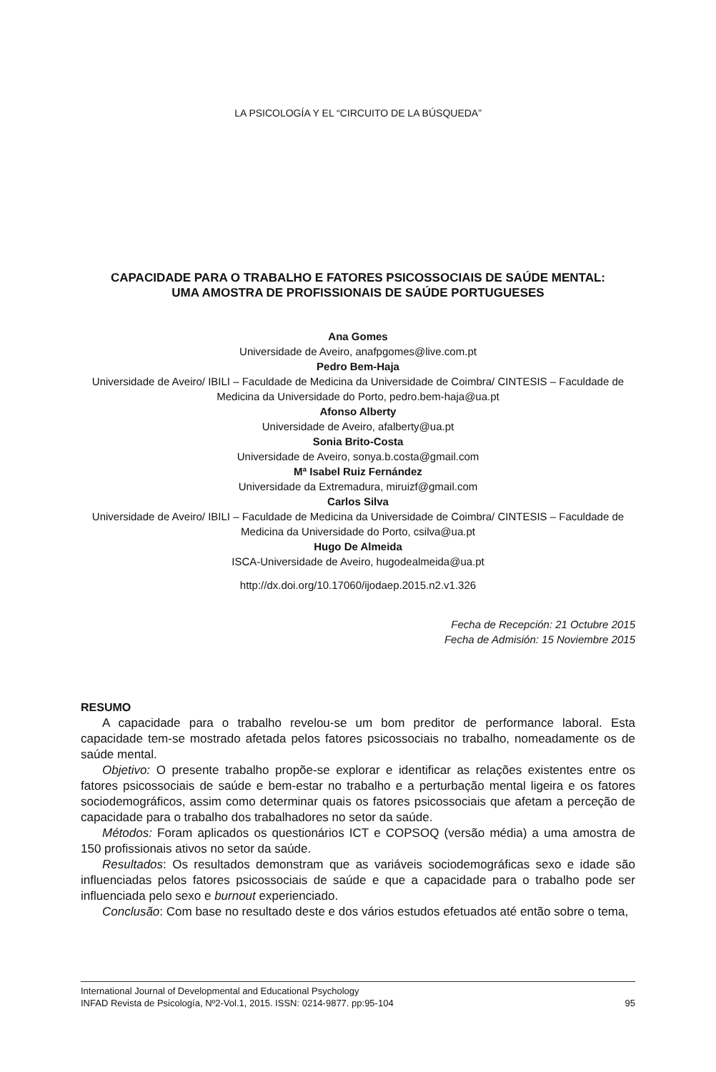LA PSICOLOGÍA Y EL “CIRCUITO DE LA BÚSQUEDA”
CAPACIDADE PARA O TRABALHO E FATORES PSICOSSOCIAIS DE SAÚDE MENTAL:
UMA AMOSTRA DE PROFISSIONAIS DE SAÚDE PORTUGUESES
Ana Gomes
Universidade de Aveiro, anafpgomes@live.com.pt
Pedro Bem-Haja
Universidade de Aveiro/ IBILI – Faculdade de Medicina da Universidade de Coimbra/ CINTESIS – Faculdade de Medicina da Universidade do Porto, pedro.bem-haja@ua.pt
Afonso Alberty
Universidade de Aveiro, afalberty@ua.pt
Sonia Brito-Costa
Universidade de Aveiro, sonya.b.costa@gmail.com
Mª Isabel Ruiz Fernández
Universidade da Extremadura, miruizf@gmail.com
Carlos Silva
Universidade de Aveiro/ IBILI – Faculdade de Medicina da Universidade de Coimbra/ CINTESIS – Faculdade de Medicina da Universidade do Porto, csilva@ua.pt
Hugo De Almeida
ISCA-Universidade de Aveiro, hugodealmeida@ua.pt
http://dx.doi.org/10.17060/ijodaep.2015.n2.v1.326
Fecha de Recepción: 21 Octubre 2015
Fecha de Admisión: 15 Noviembre 2015
RESUMO
A capacidade para o trabalho revelou-se um bom preditor de performance laboral. Esta capacidade tem-se mostrado afetada pelos fatores psicossociais no trabalho, nomeadamente os de saúde mental.
Objetivo: O presente trabalho propõe-se explorar e identificar as relações existentes entre os fatores psicossociais de saúde e bem-estar no trabalho e a perturbação mental ligeira e os fatores sociodemográficos, assim como determinar quais os fatores psicossociais que afetam a perceção de capacidade para o trabalho dos trabalhadores no setor da saúde.
Métodos: Foram aplicados os questionários ICT e COPSOQ (versão média) a uma amostra de 150 profissionais ativos no setor da saúde.
Resultados: Os resultados demonstram que as variáveis sociodemográficas sexo e idade são influenciadas pelos fatores psicossociais de saúde e que a capacidade para o trabalho pode ser influenciada pelo sexo e burnout experienciado.
Conclusão: Com base no resultado deste e dos vários estudos efetuados até então sobre o tema,
International Journal of Developmental and Educational Psychology
INFAD Revista de Psicología, Nº2-Vol.1, 2015. ISSN: 0214-9877. pp:95-104 95